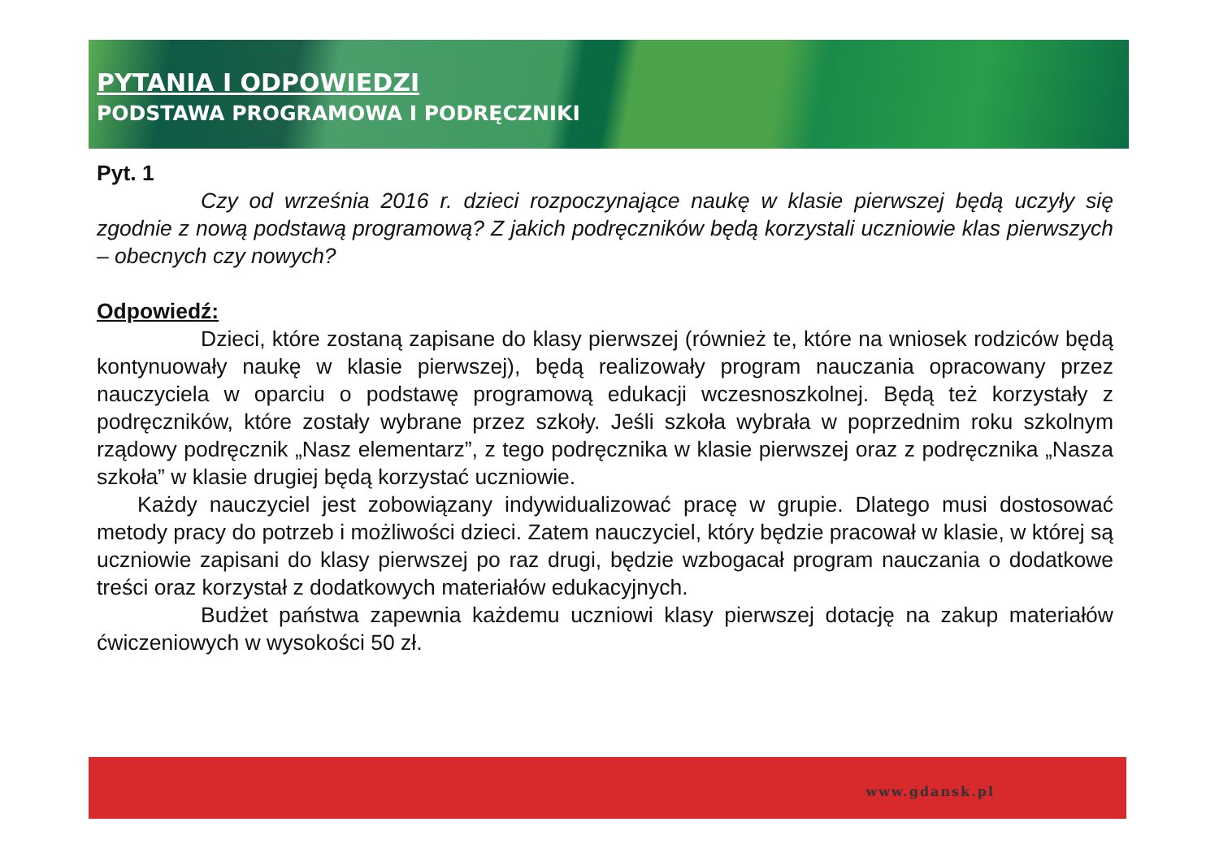PYTANIA I ODPOWIEDZI
PODSTAWA PROGRAMOWA I PODRĘCZNIKI
Pyt. 1
Czy od września 2016 r. dzieci rozpoczynające naukę w klasie pierwszej będą uczyły się zgodnie z nową podstawą programową? Z jakich podręczników będą korzystali uczniowie klas pierwszych – obecnych czy nowych?
Odpowiedź:
Dzieci, które zostaną zapisane do klasy pierwszej (również te, które na wniosek rodziców będą kontynuowały naukę w klasie pierwszej), będą realizowały program nauczania opracowany przez nauczyciela w oparciu o podstawę programową edukacji wczesnoszkolnej. Będą też korzystały z podręczników, które zostały wybrane przez szkoły. Jeśli szkoła wybrała w poprzednim roku szkolnym rządowy podręcznik „Nasz elementarz”, z tego podręcznika w klasie pierwszej oraz z podręcznika „Nasza szkoła” w klasie drugiej będą korzystać uczniowie.
Każdy nauczyciel jest zobowiązany indywidualizować pracę w grupie. Dlatego musi dostosować metody pracy do potrzeb i możliwości dzieci. Zatem nauczyciel, który będzie pracował w klasie, w której są uczniowie zapisani do klasy pierwszej po raz drugi, będzie wzbogacał program nauczania o dodatkowe treści oraz korzystał z dodatkowych materiałów edukacyjnych.
Budżet państwa zapewnia każdemu uczniowi klasy pierwszej dotację na zakup materiałów ćwiczeniowych w wysokości 50 zł.
www.gdansk.pl